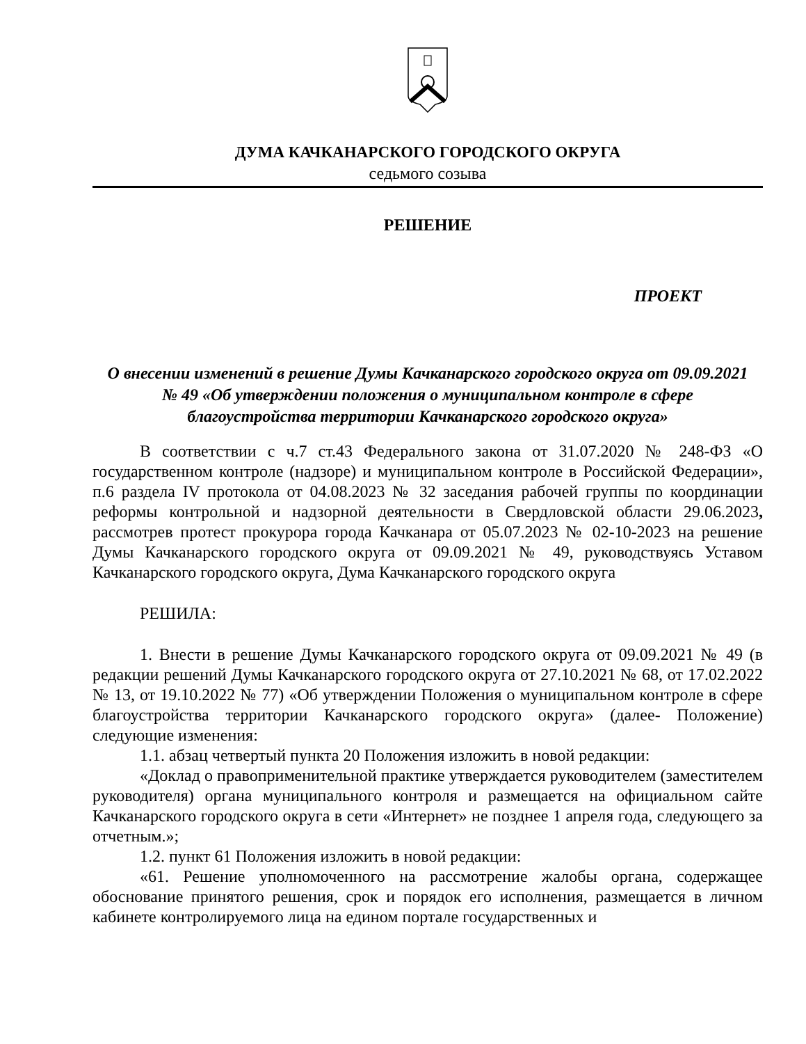ДУМА КАЧКАНАРСКОГО ГОРОДСКОГО ОКРУГА
седьмого созыва
РЕШЕНИЕ
ПРОЕКТ
О внесении изменений в решение Думы Качканарского городского округа от 09.09.2021 № 49 «Об утверждении положения о муниципальном контроле в сфере благоустройства территории Качканарского городского округа»
В соответствии с ч.7 ст.43 Федерального закона от 31.07.2020 № 248-ФЗ «О государственном контроле (надзоре) и муниципальном контроле в Российской Федерации», п.6 раздела IV протокола от 04.08.2023 № 32 заседания рабочей группы по координации реформы контрольной и надзорной деятельности в Свердловской области 29.06.2023, рассмотрев протест прокурора города Качканара от 05.07.2023 № 02-10-2023 на решение Думы Качканарского городского округа от 09.09.2021 № 49, руководствуясь Уставом Качканарского городского округа, Дума Качканарского городского округа
РЕШИЛА:
1. Внести в решение Думы Качканарского городского округа от 09.09.2021 № 49 (в редакции решений Думы Качканарского городского округа от 27.10.2021 № 68, от 17.02.2022 № 13, от 19.10.2022 № 77) «Об утверждении Положения о муниципальном контроле в сфере благоустройства территории Качканарского городского округа» (далее- Положение) следующие изменения:
1.1. абзац четвертый пункта 20 Положения изложить в новой редакции:
«Доклад о правоприменительной практике утверждается руководителем (заместителем руководителя) органа муниципального контроля и размещается на официальном сайте Качканарского городского округа в сети «Интернет» не позднее 1 апреля года, следующего за отчетным.»;
1.2. пункт 61 Положения изложить в новой редакции:
«61. Решение уполномоченного на рассмотрение жалобы органа, содержащее обоснование принятого решения, срок и порядок его исполнения, размещается в личном кабинете контролируемого лица на едином портале государственных и